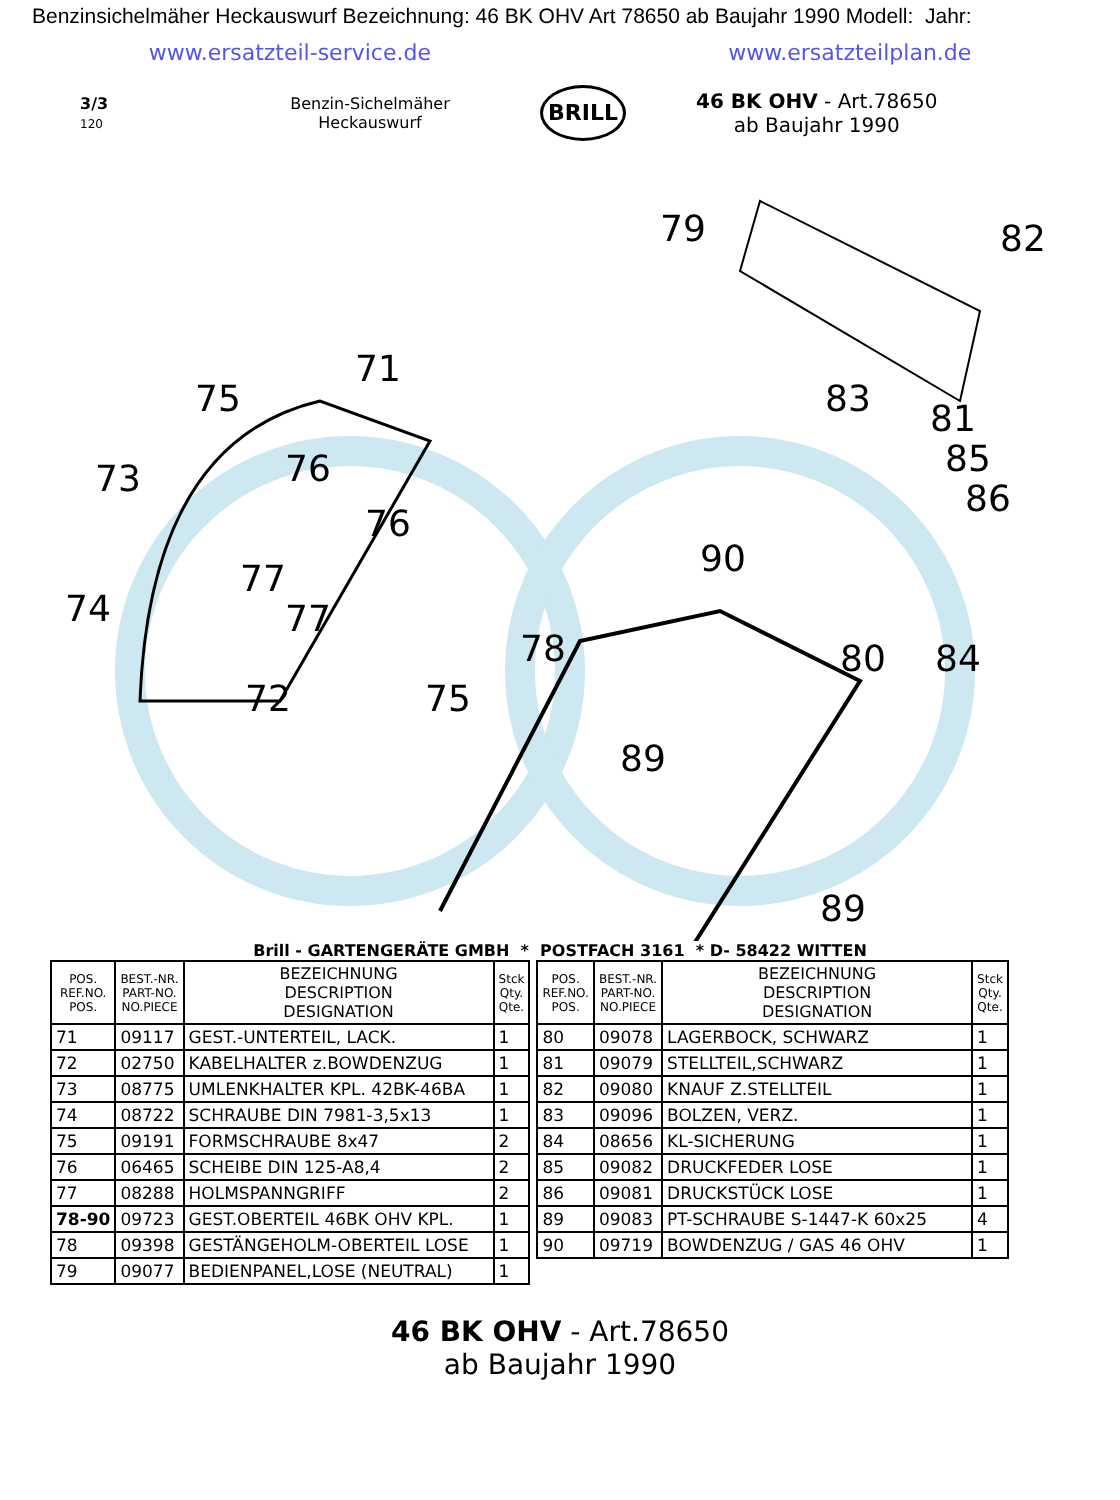Benzinsichelmäher Heckauswurf Bezeichnung: 46 BK OHV Art 78650 ab Baujahr 1990 Modell: Jahr:
www.ersatzteil-service.de www.ersatzteilplan.de
3/3
120
Benzin-Sichelmäher
Heckauswurf
BRILL
46 BK OHV - Art.78650
ab Baujahr 1990
79
82
71
75
73
76
76
77
77
74
72
75
78
89
90
83
81
85
86
80
84
89
Brill - GARTENGERÄTE GMBH * POSTFACH 3161 * D- 58422 WITTEN
| POS. REF.NO. POS. | BEST.-NR. PART-NO. NO.PIECE | BEZEICHNUNG DESCRIPTION DESIGNATION | Stck Qty. Qte. |
| --- | --- | --- | --- |
| 71 | 09117 | GEST.-UNTERTEIL, LACK. | 1 |
| 72 | 02750 | KABELHALTER z.BOWDENZUG | 1 |
| 73 | 08775 | UMLENKHALTER KPL. 42BK-46BA | 1 |
| 74 | 08722 | SCHRAUBE DIN 7981-3,5x13 | 1 |
| 75 | 09191 | FORMSCHRAUBE 8x47 | 2 |
| 76 | 06465 | SCHEIBE DIN 125-A8,4 | 2 |
| 77 | 08288 | HOLMSPANNGRIFF | 2 |
| 78-90 | 09723 | GEST.OBERTEIL 46BK OHV KPL. | 1 |
| 78 | 09398 | GESTÄNGEHOLM-OBERTEIL LOSE | 1 |
| 79 | 09077 | BEDIENPANEL,LOSE (NEUTRAL) | 1 |
| POS. REF.NO. POS. | BEST.-NR. PART-NO. NO.PIECE | BEZEICHNUNG DESCRIPTION DESIGNATION | Stck Qty. Qte. |
| --- | --- | --- | --- |
| 80 | 09078 | LAGERBOCK, SCHWARZ | 1 |
| 81 | 09079 | STELLTEIL,SCHWARZ | 1 |
| 82 | 09080 | KNAUF Z.STELLTEIL | 1 |
| 83 | 09096 | BOLZEN, VERZ. | 1 |
| 84 | 08656 | KL-SICHERUNG | 1 |
| 85 | 09082 | DRUCKFEDER LOSE | 1 |
| 86 | 09081 | DRUCKSTÜCK LOSE | 1 |
| 89 | 09083 | PT-SCHRAUBE S-1447-K 60x25 | 4 |
| 90 | 09719 | BOWDENZUG / GAS 46 OHV | 1 |
46 BK OHV - Art.78650
ab Baujahr 1990